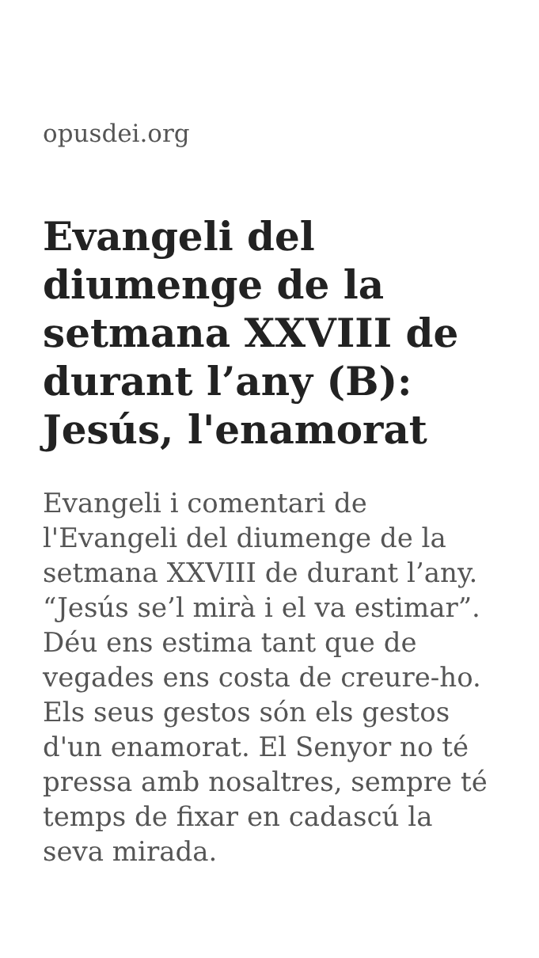opusdei.org
Evangeli del diumenge de la setmana XXVIII de durant l’any (B): Jesús, l'enamorat
Evangeli i comentari de l'Evangeli del diumenge de la setmana XXVIII de durant l’any. “Jesús se’l mirà i el va estimar”. Déu ens estima tant que de vegades ens costa de creure-ho. Els seus gestos són els gestos d'un enamorat. El Senyor no té pressa amb nosaltres, sempre té temps de fixar en cadascú la seva mirada.